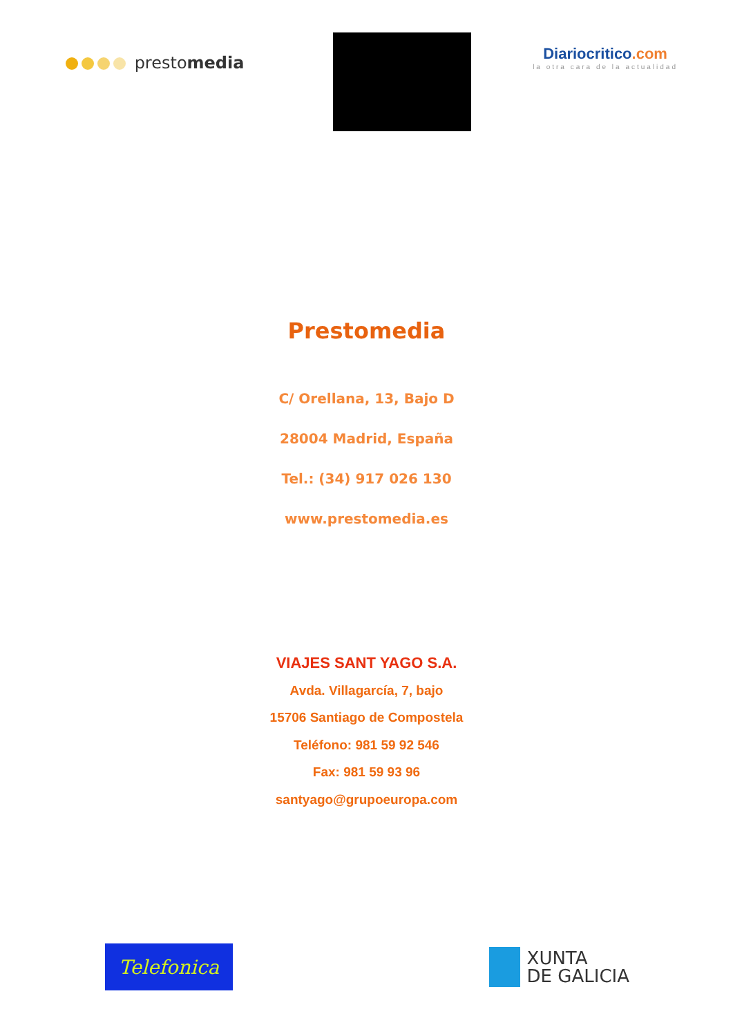prestomedia
Diariocritico.com
la otra cara de la actualidad
Prestomedia
C/ Orellana, 13, Bajo D
28004 Madrid, España
Tel.: (34) 917 026 130
www.prestomedia.es
VIAJES SANT YAGO S.A.
Avda. Villagarcía, 7, bajo
15706 Santiago de Compostela
Teléfono: 981 59 92 546
Fax: 981 59 93 96
santyago@grupoeuropa.com
Telefonica
XUNTA
DE GALICIA